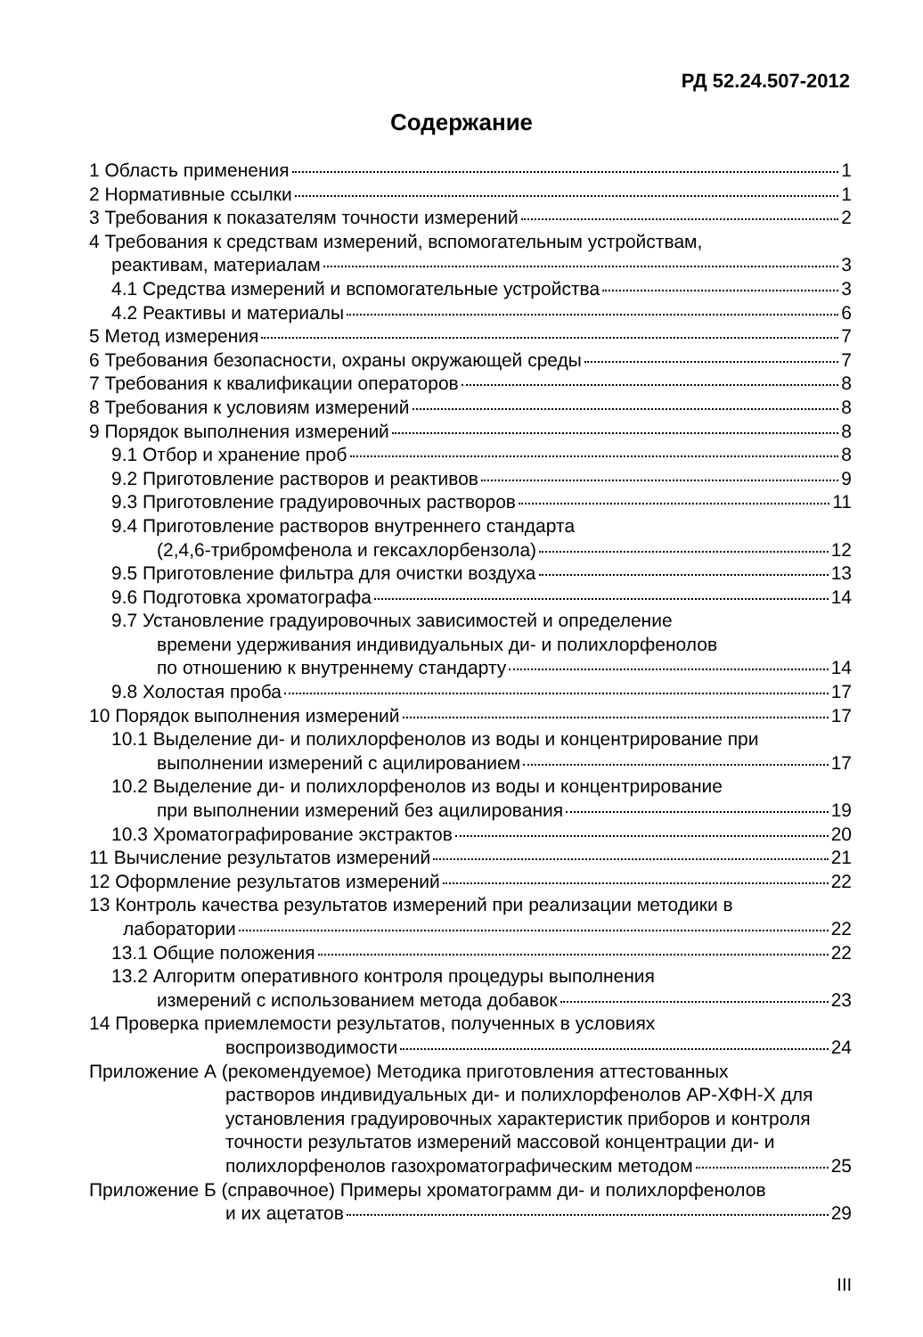РД 52.24.507-2012
Содержание
1 Область применения 1
2 Нормативные ссылки 1
3 Требования к показателям точности измерений 2
4 Требования к средствам измерений, вспомогательным устройствам,
реактивам, материалам 3
4.1 Средства измерений и вспомогательные устройства 3
4.2 Реактивы и материалы 6
5 Метод измерения 7
6 Требования безопасности, охраны окружающей среды 7
7 Требования к квалификации операторов 8
8 Требования к условиям измерений 8
9 Порядок выполнения измерений 8
9.1 Отбор и хранение проб 8
9.2 Приготовление растворов и реактивов 9
9.3 Приготовление градуировочных растворов 11
9.4 Приготовление растворов внутреннего стандарта
(2,4,6-трибромфенола и гексахлорбензола) 12
9.5 Приготовление фильтра для очистки воздуха 13
9.6 Подготовка хроматографа 14
9.7 Установление градуировочных зависимостей и определение
времени удерживания индивидуальных ди- и полихлорфенолов
по отношению к внутреннему стандарту 14
9.8 Холостая проба 17
10 Порядок выполнения измерений 17
10.1 Выделение ди- и полихлорфенолов из воды и концентрирование при
выполнении измерений с ацилированием 17
10.2 Выделение ди- и полихлорфенолов из воды и концентрирование
при выполнении измерений без ацилирования 19
10.3 Хроматографирование экстрактов 20
11 Вычисление результатов измерений 21
12 Оформление результатов измерений 22
13 Контроль качества результатов измерений при реализации методики в
лаборатории 22
13.1 Общие положения 22
13.2 Алгоритм оперативного контроля процедуры выполнения
измерений с использованием метода добавок 23
14 Проверка приемлемости результатов, полученных в условиях
воспроизводимости 24
Приложение А (рекомендуемое) Методика приготовления аттестованных
растворов индивидуальных ди- и полихлорфенолов АР-ХФН-Х для
установления градуировочных характеристик приборов и контроля
точности результатов измерений массовой концентрации ди- и
полихлорфенолов газохроматографическим методом 25
Приложение Б (справочное) Примеры хроматограмм ди- и полихлорфенолов
и их ацетатов 29
III